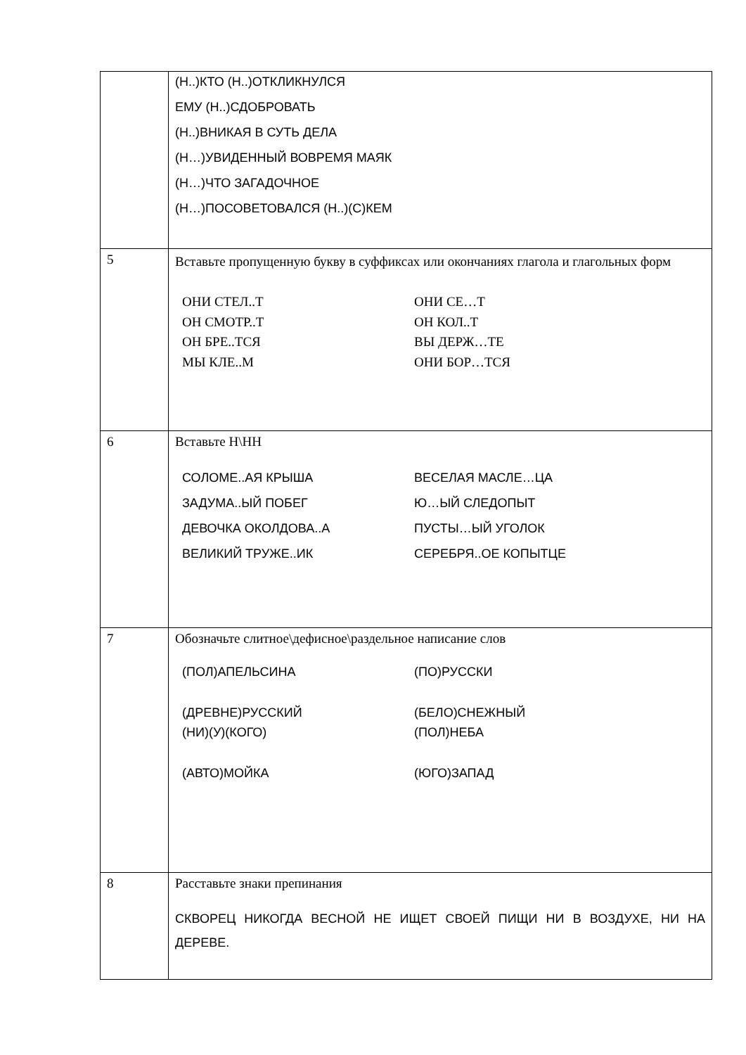| | (Н..)КТО (Н..)ОТКЛИКНУЛСЯ ЕМУ (Н..)СДОБРОВАТЬ (Н..)ВНИКАЯ В СУТЬ ДЕЛА (Н…)УВИДЕННЫЙ ВОВРЕМЯ МАЯК (Н…)ЧТО ЗАГАДОЧНОЕ (Н…)ПОСОВЕТОВАЛСЯ (Н..)(С)КЕМ |
| 5 | Вставьте пропущенную букву в суффиксах или окончаниях глагола и глагольных форм / ОНИ СТЕЛ..Т ОН СМОТР..Т ОН БРЕ..ТСЯ МЫ КЛЕ..М / ОНИ СЕ…Т ОН КОЛ..Т ВЫ ДЕРЖ…ТЕ ОНИ БОР…ТСЯ / |
| 6 | Вставьте Н\НН / СОЛОМЕ..АЯ КРЫША ЗАДУМА..ЫЙ ПОБЕГ ДЕВОЧКА ОКОЛДОВА..А ВЕЛИКИЙ ТРУЖЕ..ИК / ВЕСЕЛАЯ МАСЛЕ…ЦА Ю…ЫЙ СЛЕДОПЫТ ПУСТЫ…ЫЙ УГОЛОК СЕРЕБРЯ..ОЕ КОПЫТЦЕ / |
| 7 | Обозначьте слитное\дефисное\раздельное написание слов / (ПОЛ)АПЕЛЬСИНА (ДРЕВНЕ)РУССКИЙ (НИ)(У)(КОГО) (АВТО)МОЙКА / (ПО)РУССКИ (БЕЛО)СНЕЖНЫЙ (ПОЛ)НЕБА (ЮГО)ЗАПАД / |
| 8 | Расставьте знаки препинания СКВОРЕЦ НИКОГДА ВЕСНОЙ НЕ ИЩЕТ СВОЕЙ ПИЩИ НИ В ВОЗДУХЕ, НИ НА ДЕРЕВЕ. |